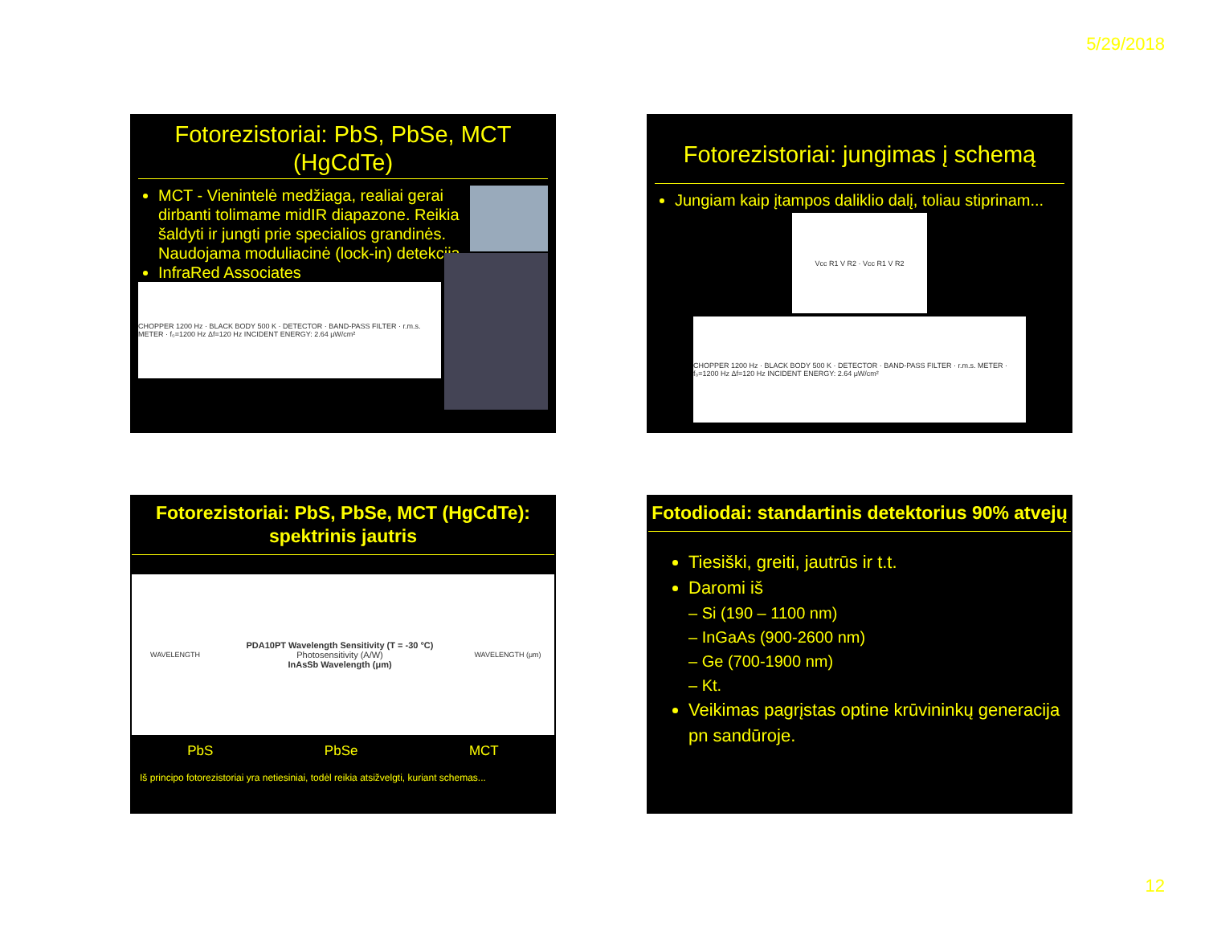5/29/2018
Fotorezistoriai: PbS, PbSe, MCT (HgCdTe)
MCT - Vienintelė medžiaga, realiai gerai dirbanti tolimame midIR diapazone. Reikia šaldyti ir jungti prie specialios grandinės. Naudojama moduliacinė (lock-in) detekcija.
InfraRed Associates
CHOPPER 1200 Hz · BLACK BODY 500 K · DETECTOR · BAND-PASS FILTER · r.m.s. METER · f₀=1200 Hz Δf=120 Hz INCIDENT ENERGY: 2.64 μW/cm²
Fotorezistoriai: jungimas į schemą
Jungiam kaip įtampos daliklio dalį, toliau stiprinam...
Vcc R1 V R2 · Vcc R1 V R2
CHOPPER 1200 Hz · BLACK BODY 500 K · DETECTOR · BAND-PASS FILTER · r.m.s. METER · f₀=1200 Hz Δf=120 Hz INCIDENT ENERGY: 2.64 μW/cm²
Fotorezistoriai: PbS, PbSe, MCT (HgCdTe): spektrinis jautris
WAVELENGTH
PDA10PT Wavelength Sensitivity (T = -30 °C)
Photosensitivity (A/W)
InAsSb Wavelength (μm)
WAVELENGTH (μm)
PbS PbSe MCT
Iš principo fotorezistoriai yra netiesiniai, todėl reikia atsižvelgti, kuriant schemas...
Fotodiodai: standartinis detektorius 90% atvejų
Tiesiški, greiti, jautrūs ir t.t.
Daromi iš
– Si (190 – 1100 nm)
– InGaAs (900-2600 nm)
– Ge (700-1900 nm)
– Kt.
Veikimas pagrįstas optine krūvininkų generacija pn sandūroje.
12